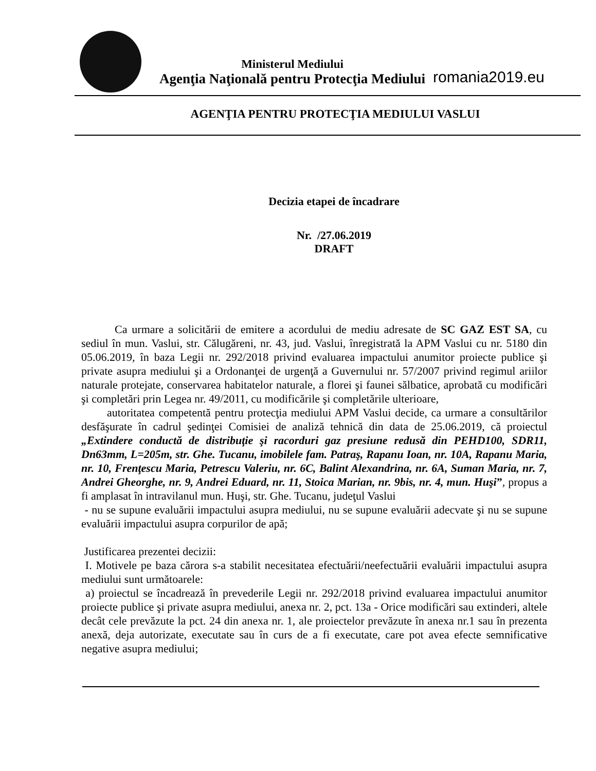Ministerul Mediului
Agenţia Naţională pentru Protecţia Mediului
romania2019.eu
AGENŢIA PENTRU PROTECŢIA MEDIULUI VASLUI
Decizia etapei de încadrare
Nr. /27.06.2019
DRAFT
Ca urmare a solicitării de emitere a acordului de mediu adresate de SC GAZ EST SA, cu sediul în mun. Vaslui, str. Călugăreni, nr. 43, jud. Vaslui, înregistrată la APM Vaslui cu nr. 5180 din 05.06.2019, în baza Legii nr. 292/2018 privind evaluarea impactului anumitor proiecte publice şi private asupra mediului şi a Ordonanţei de urgenţă a Guvernului nr. 57/2007 privind regimul ariilor naturale protejate, conservarea habitatelor naturale, a florei şi faunei sălbatice, aprobată cu modificări şi completări prin Legea nr. 49/2011, cu modificările şi completările ulterioare,
autoritatea competentă pentru protecţia mediului APM Vaslui decide, ca urmare a consultărilor desfăşurate în cadrul şedinţei Comisiei de analiză tehnică din data de 25.06.2019, că proiectul „Extindere conductă de distribuţie şi racorduri gaz presiune redusă din PEHD100, SDR11, Dn63mm, L=205m, str. Ghe. Tucanu, imobilele fam. Patraş, Rapanu Ioan, nr. 10A, Rapanu Maria, nr. 10, Frenţescu Maria, Petrescu Valeriu, nr. 6C, Balint Alexandrina, nr. 6A, Suman Maria, nr. 7, Andrei Gheorghe, nr. 9, Andrei Eduard, nr. 11, Stoica Marian, nr. 9bis, nr. 4, mun. Huşi”, propus a fi amplasat în intravilanul mun. Huşi, str. Ghe. Tucanu, judeţul Vaslui
- nu se supune evaluării impactului asupra mediului, nu se supune evaluării adecvate şi nu se supune evaluării impactului asupra corpurilor de apă;
Justificarea prezentei decizii:
I. Motivele pe baza cărora s-a stabilit necesitatea efectuării/neefectuării evaluării impactului asupra mediului sunt următoarele:
a) proiectul se încadrează în prevederile Legii nr. 292/2018 privind evaluarea impactului anumitor proiecte publice şi private asupra mediului, anexa nr. 2, pct. 13a - Orice modificări sau extinderi, altele decât cele prevăzute la pct. 24 din anexa nr. 1, ale proiectelor prevăzute în anexa nr.1 sau în prezenta anexă, deja autorizate, executate sau în curs de a fi executate, care pot avea efecte semnificative negative asupra mediului;